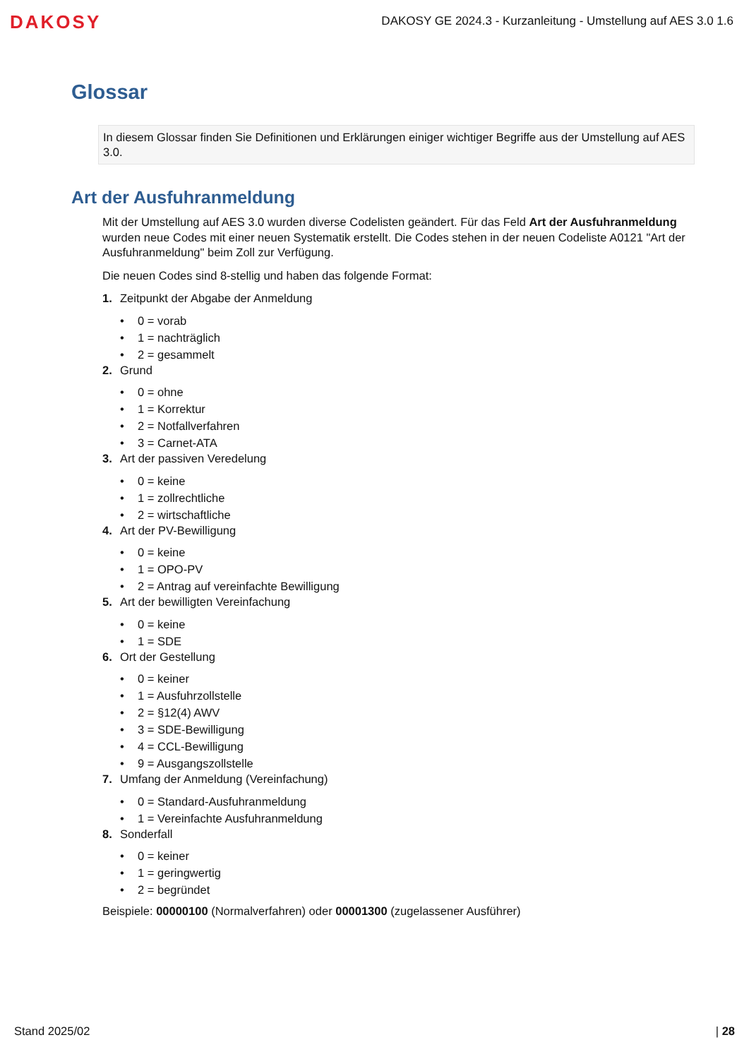DAKOSY
DAKOSY GE 2024.3 - Kurzanleitung - Umstellung auf AES 3.0 1.6
Glossar
In diesem Glossar finden Sie Definitionen und Erklärungen einiger wichtiger Begriffe aus der Umstellung auf AES 3.0.
Art der Ausfuhranmeldung
Mit der Umstellung auf AES 3.0 wurden diverse Codelisten geändert. Für das Feld Art der Ausfuhranmeldung wurden neue Codes mit einer neuen Systematik erstellt. Die Codes stehen in der neuen Codeliste A0121 "Art der Ausfuhranmeldung" beim Zoll zur Verfügung.
Die neuen Codes sind 8-stellig und haben das folgende Format:
1. Zeitpunkt der Abgabe der Anmeldung
• 0 = vorab
• 1 = nachträglich
• 2 = gesammelt
2. Grund
• 0 = ohne
• 1 = Korrektur
• 2 = Notfallverfahren
• 3 = Carnet-ATA
3. Art der passiven Veredelung
• 0 = keine
• 1 = zollrechtliche
• 2 = wirtschaftliche
4. Art der PV-Bewilligung
• 0 = keine
• 1 = OPO-PV
• 2 = Antrag auf vereinfachte Bewilligung
5. Art der bewilligten Vereinfachung
• 0 = keine
• 1 = SDE
6. Ort der Gestellung
• 0 = keiner
• 1 = Ausfuhrzollstelle
• 2 = §12(4) AWV
• 3 = SDE-Bewilligung
• 4 = CCL-Bewilligung
• 9 = Ausgangszollstelle
7. Umfang der Anmeldung (Vereinfachung)
• 0 = Standard-Ausfuhranmeldung
• 1 = Vereinfachte Ausfuhranmeldung
8. Sonderfall
• 0 = keiner
• 1 = geringwertig
• 2 = begründet
Beispiele: 00000100 (Normalverfahren) oder 00001300 (zugelassener Ausführer)
Stand 2025/02 | 28